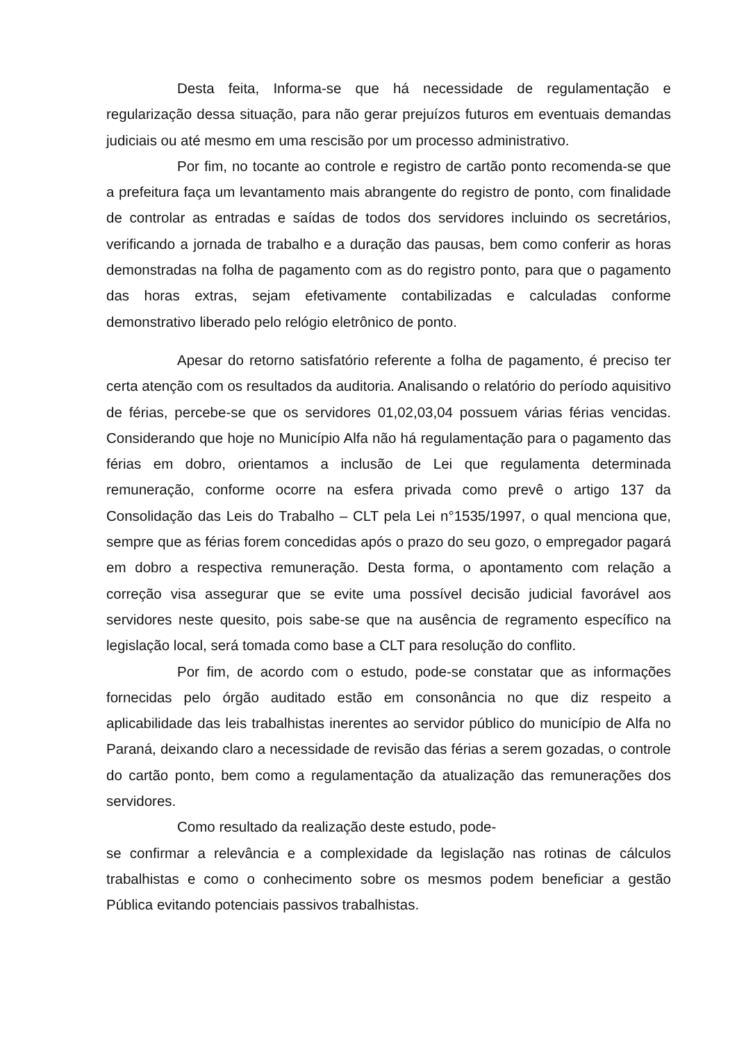Desta feita, Informa-se que há necessidade de regulamentação e regularização dessa situação, para não gerar prejuízos futuros em eventuais demandas judiciais ou até mesmo em uma rescisão por um processo administrativo.
Por fim, no tocante ao controle e registro de cartão ponto recomenda-se que a prefeitura faça um levantamento mais abrangente do registro de ponto, com finalidade de controlar as entradas e saídas de todos dos servidores incluindo os secretários, verificando a jornada de trabalho e a duração das pausas, bem como conferir as horas demonstradas na folha de pagamento com as do registro ponto, para que o pagamento das horas extras, sejam efetivamente contabilizadas e calculadas conforme demonstrativo liberado pelo relógio eletrônico de ponto.
Apesar do retorno satisfatório referente a folha de pagamento, é preciso ter certa atenção com os resultados da auditoria. Analisando o relatório do período aquisitivo de férias, percebe-se que os servidores 01,02,03,04 possuem várias férias vencidas. Considerando que hoje no Município Alfa não há regulamentação para o pagamento das férias em dobro, orientamos a inclusão de Lei que regulamenta determinada remuneração, conforme ocorre na esfera privada como prevê o artigo 137 da Consolidação das Leis do Trabalho – CLT pela Lei n°1535/1997, o qual menciona que, sempre que as férias forem concedidas após o prazo do seu gozo, o empregador pagará em dobro a respectiva remuneração. Desta forma, o apontamento com relação a correção visa assegurar que se evite uma possível decisão judicial favorável aos servidores neste quesito, pois sabe-se que na ausência de regramento específico na legislação local, será tomada como base a CLT para resolução do conflito.
Por fim, de acordo com o estudo, pode-se constatar que as informações fornecidas pelo órgão auditado estão em consonância no que diz respeito a aplicabilidade das leis trabalhistas inerentes ao servidor público do município de Alfa no Paraná, deixando claro a necessidade de revisão das férias a serem gozadas, o controle do cartão ponto, bem como a regulamentação da atualização das remunerações dos servidores.
Como resultado da realização deste estudo, pode-
se confirmar a relevância e a complexidade da legislação nas rotinas de cálculos trabalhistas e como o conhecimento sobre os mesmos podem beneficiar a gestão Pública evitando potenciais passivos trabalhistas.